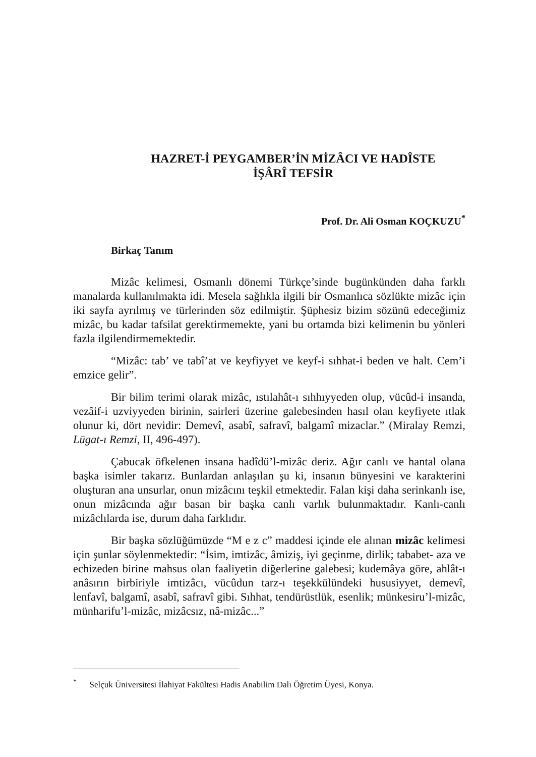HAZRET-İ PEYGAMBER’İN MİZÂCI VE HADÎSTE
İŞÂRÎ TEFSİR
Prof. Dr. Ali Osman KOÇKUZU<sup>*</sup>
Birkaç Tanım
Mizâc kelimesi, Osmanlı dönemi Türkçe’sinde bugünkünden daha farklı manalarda kullanılmakta idi. Mesela sağlıkla ilgili bir Osmanlıca sözlükte mizâc için iki sayfa ayrılmış ve türlerinden söz edilmiştir. Şüphesiz bizim sözünü edeceğimiz mizâc, bu kadar tafsilat gerektirmemekte, yani bu ortamda bizi kelimenin bu yönleri fazla ilgilendirmemektedir.
“Mizâc: tab’ ve tabî’at ve keyfiyyet ve keyf-i sıhhat-i beden ve halt. Cem’i emzice gelir”.
Bir bilim terimi olarak mizâc, ıstılahât-ı sıhhıyyeden olup, vücûd-i insanda, vezâif-i uzviyyeden birinin, sairleri üzerine galebesinden hasıl olan keyfiyete ıtlak olunur ki, dört nevidir: Demevî, asabî, safravî, balgamî mizaclar.” (Miralay Remzi, Lügat-ı Remzi, II, 496-497).
Çabucak öfkelenen insana hadîdü’l-mizâc deriz. Ağır canlı ve hantal olana başka isimler takarız. Bunlardan anlaşılan şu ki, insanın bünyesini ve karakterini oluşturan ana unsurlar, onun mizâcını teşkil etmektedir. Falan kişi daha serinkanlı ise, onun mizâcında ağır basan bir başka canlı varlık bulunmaktadır. Kanlı-canlı mizâclılarda ise, durum daha farklıdır.
Bir başka sözlüğümüzde “M e z c” maddesi içinde ele alınan mizâc kelimesi için şunlar söylenmektedir: “İsim, imtizâc, âmiziş, iyi geçinme, dirlik; tababet- aza ve echizeden birine mahsus olan faaliyetin diğerlerine galebesi; kudemâya göre, ahlât-ı anâsırın birbiriyle imtizâcı, vücûdun tarz-ı teşekkülündeki hususiyyet, demevî, lenfavî, balgamî, asabî, safravî gibi. Sıhhat, tendürüstlük, esenlik; münkesiru’l-mizâc, münharifu’l-mizâc, mizâcsız, nâ-mizâc...”
<sup>*</sup> Selçuk Üniversitesi İlahiyat Fakültesi Hadis Anabilim Dalı Öğretim Üyesi, Konya.